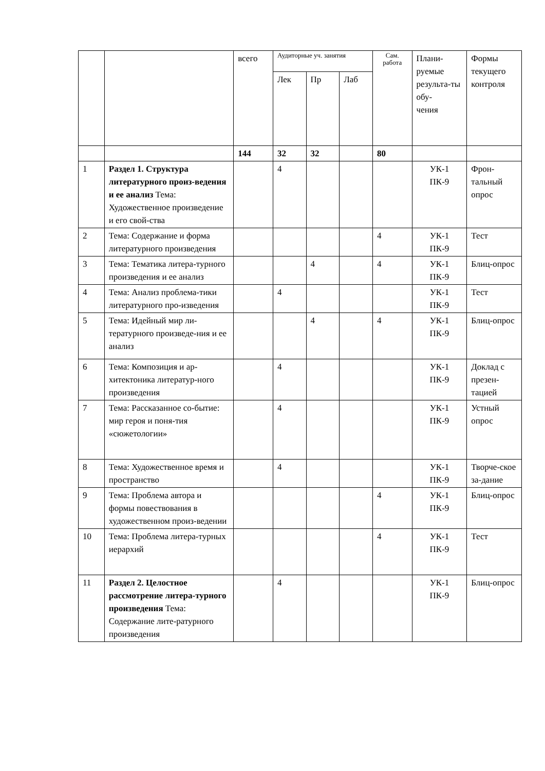| | | всего | Аудиторные уч. занятия | | | Сам. работа | Плани- руемые результа-ты обу- чения | Формы текущего контроля |
| --- | --- | --- | --- | --- | --- | --- | --- | --- |
| | | | Лек | Пр | Лаб | | | |
| | | 144 | 32 | 32 | | 80 | | |
| 1 | Раздел 1. Структура литературного произ-ведения и ее анализ Тема: Художественное произведение и его свой-ства | | 4 | | | | УК-1 ПК-9 | Фрон-тальный опрос |
| 2 | Тема: Содержание и форма литературного произведения | | | | | 4 | УК-1 ПК-9 | Тест |
| 3 | Тема: Тематика литера-турного произведения и ее анализ | | | 4 | | 4 | УК-1 ПК-9 | Блиц-опрос |
| 4 | Тема: Анализ проблема-тики литературного про-изведения | | 4 | | | | УК-1 ПК-9 | Тест |
| 5 | Тема: Идейный мир ли-тературного произведе-ния и ее анализ | | | 4 | | 4 | УК-1 ПК-9 | Блиц-опрос |
| 6 | Тема: Композиция и ар-хитектоника литератур-ного произведения | | 4 | | | | УК-1 ПК-9 | Доклад с презен-тацией |
| 7 | Тема: Рассказанное со-бытие: мир героя и поня-тия «сюжетологии» | | 4 | | | | УК-1 ПК-9 | Устный опрос |
| 8 | Тема: Художественное время и пространство | | 4 | | | | УК-1 ПК-9 | Творче-ское за-дание |
| 9 | Тема: Проблема автора и формы повествования в художественном произ-ведении | | | | | 4 | УК-1 ПК-9 | Блиц-опрос |
| 10 | Тема: Проблема литера-турных иерархий | | | | | 4 | УК-1 ПК-9 | Тест |
| 11 | Раздел 2. Целостное рассмотрение литера-турного произведения Тема: Содержание лите-ратурного произведения | | 4 | | | | УК-1 ПК-9 | Блиц-опрос |